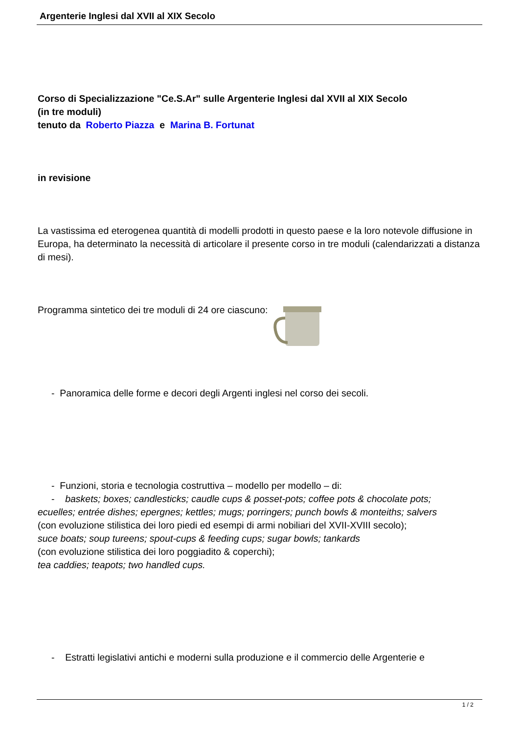Argenterie Inglesi dal XVII al XIX Secolo
Corso di Specializzazione "Ce.S.Ar" sulle Argenterie Inglesi dal XVII al XIX Secolo
(in tre moduli)
tenuto da Roberto Piazza e Marina B. Fortunat
in revisione
La vastissima ed eterogenea quantità di modelli prodotti in questo paese e la loro notevole diffusione in Europa, ha determinato la necessità di articolare il presente corso in tre moduli (calendarizzati a distanza di mesi).
Programma sintetico dei tre moduli di 24 ore ciascuno:
- Panoramica delle forme e decori degli Argenti inglesi nel corso dei secoli.
- Funzioni, storia e tecnologia costruttiva – modello per modello – di:
- baskets; boxes; candlesticks; caudle cups & posset-pots; coffee pots & chocolate pots;
ecuelles; entrée dishes; epergnes; kettles; mugs; porringers; punch bowls & monteiths; salvers
(con evoluzione stilistica dei loro piedi ed esempi di armi nobiliari del XVII-XVIII secolo);
suce boats; soup tureens; spout-cups & feeding cups; sugar bowls; tankards
(con evoluzione stilistica dei loro poggiadito & coperchi);
tea caddies; teapots; two handled cups.
- Estratti legislativi antichi e moderni sulla produzione e il commercio delle Argenterie e
1 / 2